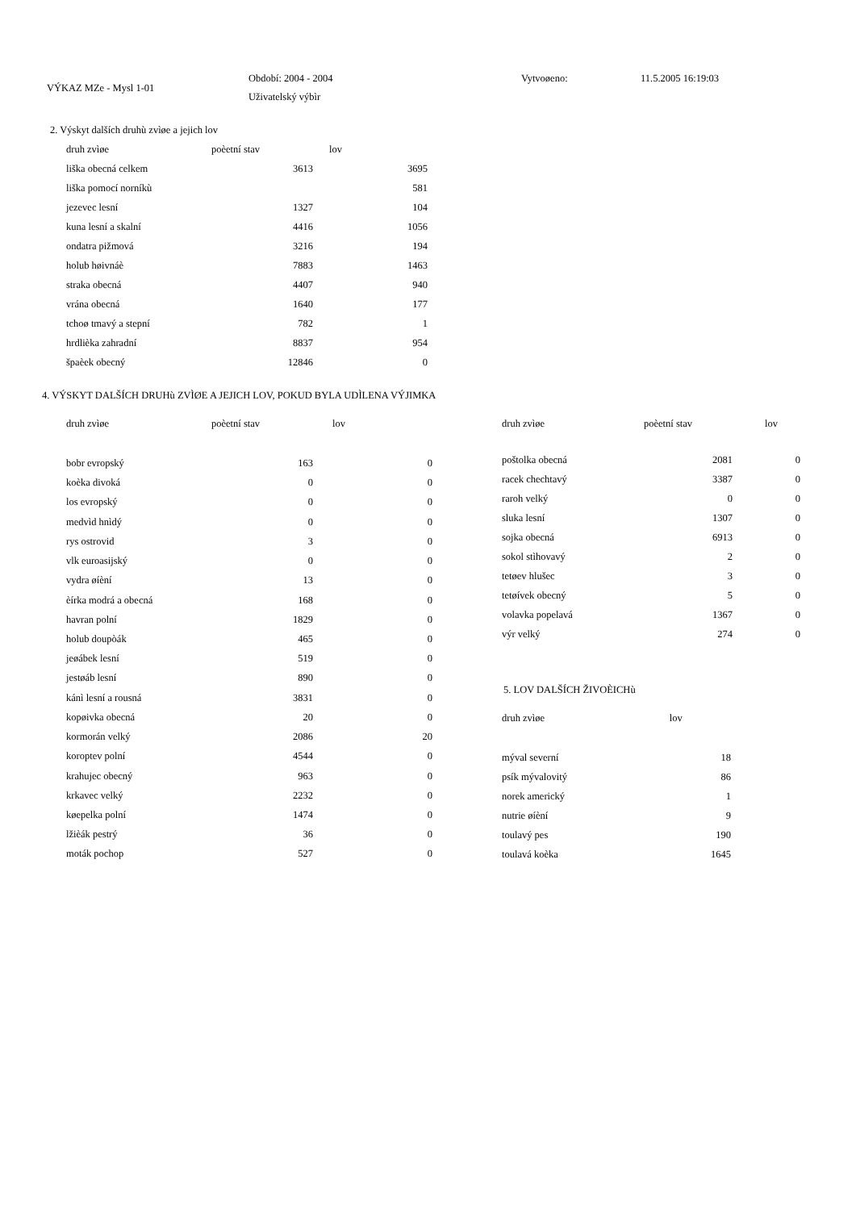VÝKAZ MZe - Mysl 1-01
Období: 2004 - 2004
Uživatelský výbìr
Vytvoøeno: 11.5.2005 16:19:03
2. Výskyt dalších druhù zvìøe a jejich lov
| druh zvìøe | poèetní stav | lov |
| --- | --- | --- |
| liška obecná celkem | 3613 | 3695 |
| liška pomocí norníkù | | 581 |
| jezevec lesní | 1327 | 104 |
| kuna lesní a skalní | 4416 | 1056 |
| ondatra pižmová | 3216 | 194 |
| holub høivnáè | 7883 | 1463 |
| straka obecná | 4407 | 940 |
| vrána obecná | 1640 | 177 |
| tchoø tmavý a stepní | 782 | 1 |
| hrdlièka zahradní | 8837 | 954 |
| špaèek obecný | 12846 | 0 |
4. VÝSKYT DALŠÍCH DRUHù ZVÌØE A JEJICH LOV, POKUD BYLA UDÌLENA VÝJIMKA
| druh zvìøe | poèetní stav | lov |
| --- | --- | --- |
| bobr evropský | 163 | 0 |
| koèka divoká | 0 | 0 |
| los evropský | 0 | 0 |
| medvìd hnìdý | 0 | 0 |
| rys ostrovid | 3 | 0 |
| vlk euroasijský | 0 | 0 |
| vydra øíèní | 13 | 0 |
| èírka modrá a obecná | 168 | 0 |
| havran polní | 1829 | 0 |
| holub doupòák | 465 | 0 |
| jeøábek lesní | 519 | 0 |
| jestøáb lesní | 890 | 0 |
| kánì lesní a rousná | 3831 | 0 |
| kopøivka obecná | 20 | 0 |
| kormorán velký | 2086 | 20 |
| koroptev polní | 4544 | 0 |
| krahujec obecný | 963 | 0 |
| krkavec velký | 2232 | 0 |
| køepelka polní | 1474 | 0 |
| lžièák pestrý | 36 | 0 |
| moták pochop | 527 | 0 |
| druh zvìøe | poèetní stav | lov |
| --- | --- | --- |
| poštolka obecná | 2081 | 0 |
| racek chechtavý | 3387 | 0 |
| raroh velký | 0 | 0 |
| sluka lesní | 1307 | 0 |
| sojka obecná | 6913 | 0 |
| sokol stìhovavý | 2 | 0 |
| tetøev hlušec | 3 | 0 |
| tetøívek obecný | 5 | 0 |
| volavka popelavá | 1367 | 0 |
| výr velký | 274 | 0 |
5. LOV DALŠÍCH ŽIVOÈICHù
| druh zvìøe | lov |
| --- | --- |
| mýval severní | 18 |
| psík mývalovitý | 86 |
| norek americký | 1 |
| nutrie øíèní | 9 |
| toulavý pes | 190 |
| toulavá koèka | 1645 |